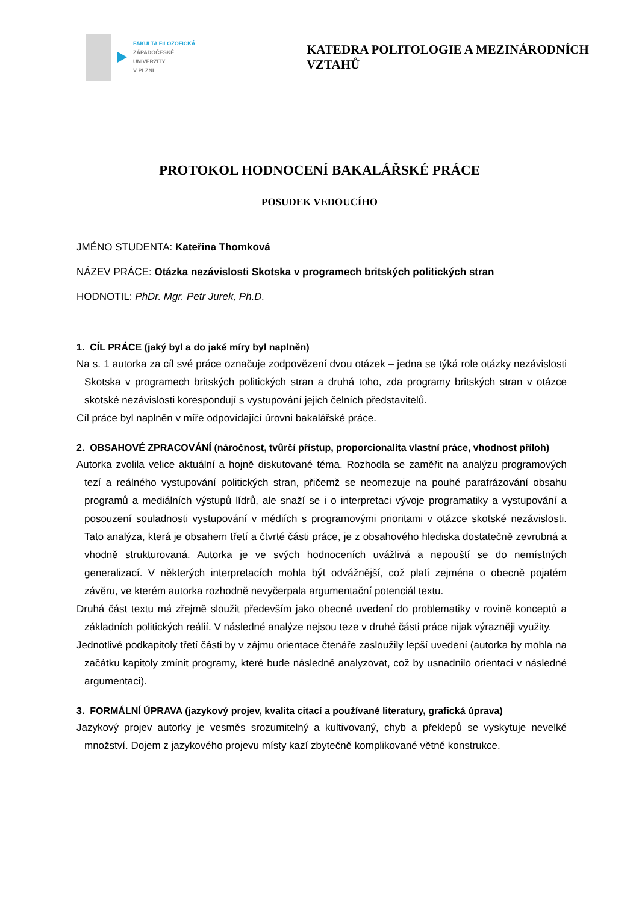FAKULTA FILOZOFICKÁ
ZÁPADOČESKÉ
UNIVERZITY
V PLZNI
KATEDRA POLITOLOGIE A MEZINÁRODNÍCH VZTAHŮ
PROTOKOL HODNOCENÍ BAKALÁŘSKÉ PRÁCE
POSUDEK VEDOUCÍHO
JMÉNO STUDENTA: Kateřina Thomková
NÁZEV PRÁCE: Otázka nezávislosti Skotska v programech britských politických stran
HODNOTIL: PhDr. Mgr. Petr Jurek, Ph.D.
1. CÍL PRÁCE (jaký byl a do jaké míry byl naplněn)
Na s. 1 autorka za cíl své práce označuje zodpovězení dvou otázek – jedna se týká role otázky nezávislosti Skotska v programech britských politických stran a druhá toho, zda programy britských stran v otázce skotské nezávislosti korespondují s vystupování jejich čelních představitelů.
Cíl práce byl naplněn v míře odpovídající úrovni bakalářské práce.
2. OBSAHOVÉ ZPRACOVÁNÍ (náročnost, tvůrčí přístup, proporcionalita vlastní práce, vhodnost příloh)
Autorka zvolila velice aktuální a hojně diskutované téma. Rozhodla se zaměřit na analýzu programových tezí a reálného vystupování politických stran, přičemž se neomezuje na pouhé parafrázování obsahu programů a mediálních výstupů lídrů, ale snaží se i o interpretaci vývoje programatiky a vystupování a posouzení souladnosti vystupování v médiích s programovými prioritami v otázce skotské nezávislosti. Tato analýza, která je obsahem třetí a čtvrté části práce, je z obsahového hlediska dostatečně zevrubná a vhodně strukturovaná. Autorka je ve svých hodnoceních uvážlivá a nepouští se do nemístných generalizací. V některých interpretacích mohla být odvážnější, což platí zejména o obecně pojatém závěru, ve kterém autorka rozhodně nevyčerpala argumentační potenciál textu.
Druhá část textu má zřejmě sloužit především jako obecné uvedení do problematiky v rovině konceptů a základních politických reálií. V následné analýze nejsou teze v druhé části práce nijak výrazněji využity.
Jednotlivé podkapitoly třetí části by v zájmu orientace čtenáře zasloužily lepší uvedení (autorka by mohla na začátku kapitoly zmínit programy, které bude následně analyzovat, což by usnadnilo orientaci v následné argumentaci).
3. FORMÁLNÍ ÚPRAVA (jazykový projev, kvalita citací a používané literatury, grafická úprava)
Jazykový projev autorky je vesměs srozumitelný a kultivovaný, chyb a překlepů se vyskytuje nevelké množství. Dojem z jazykového projevu místy kazí zbytečně komplikované větné konstrukce.